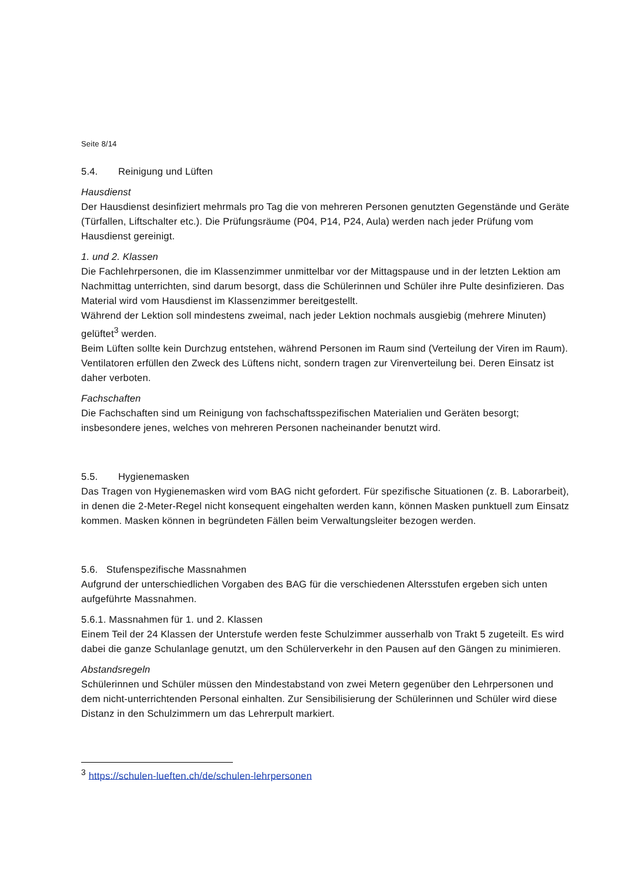Seite 8/14
5.4. Reinigung und Lüften
Hausdienst
Der Hausdienst desinfiziert mehrmals pro Tag die von mehreren Personen genutzten Gegenstände und Geräte (Türfallen, Liftschalter etc.). Die Prüfungsräume (P04, P14, P24, Aula) werden nach jeder Prüfung vom Hausdienst gereinigt.
1. und 2. Klassen
Die Fachlehrpersonen, die im Klassenzimmer unmittelbar vor der Mittagspause und in der letzten Lektion am Nachmittag unterrichten, sind darum besorgt, dass die Schülerinnen und Schüler ihre Pulte desinfizieren. Das Material wird vom Hausdienst im Klassenzimmer bereitgestellt.
Während der Lektion soll mindestens zweimal, nach jeder Lektion nochmals ausgiebig (mehrere Minuten) gelüftet<sup>3</sup> werden.
Beim Lüften sollte kein Durchzug entstehen, während Personen im Raum sind (Verteilung der Viren im Raum). Ventilatoren erfüllen den Zweck des Lüftens nicht, sondern tragen zur Virenverteilung bei. Deren Einsatz ist daher verboten.
Fachschaften
Die Fachschaften sind um Reinigung von fachschaftsspezifischen Materialien und Geräten besorgt; insbesondere jenes, welches von mehreren Personen nacheinander benutzt wird.
5.5. Hygienemasken
Das Tragen von Hygienemasken wird vom BAG nicht gefordert. Für spezifische Situationen (z. B. Laborarbeit), in denen die 2-Meter-Regel nicht konsequent eingehalten werden kann, können Masken punktuell zum Einsatz kommen. Masken können in begründeten Fällen beim Verwaltungsleiter bezogen werden.
5.6. Stufenspezifische Massnahmen
Aufgrund der unterschiedlichen Vorgaben des BAG für die verschiedenen Altersstufen ergeben sich unten aufgeführte Massnahmen.
5.6.1. Massnahmen für 1. und 2. Klassen
Einem Teil der 24 Klassen der Unterstufe werden feste Schulzimmer ausserhalb von Trakt 5 zugeteilt. Es wird dabei die ganze Schulanlage genutzt, um den Schülerverkehr in den Pausen auf den Gängen zu minimieren.
Abstandsregeln
Schülerinnen und Schüler müssen den Mindestabstand von zwei Metern gegenüber den Lehrpersonen und dem nicht-unterrichtenden Personal einhalten. Zur Sensibilisierung der Schülerinnen und Schüler wird diese Distanz in den Schulzimmern um das Lehrerpult markiert.
<sup>3</sup> https://schulen-lueften.ch/de/schulen-lehrpersonen